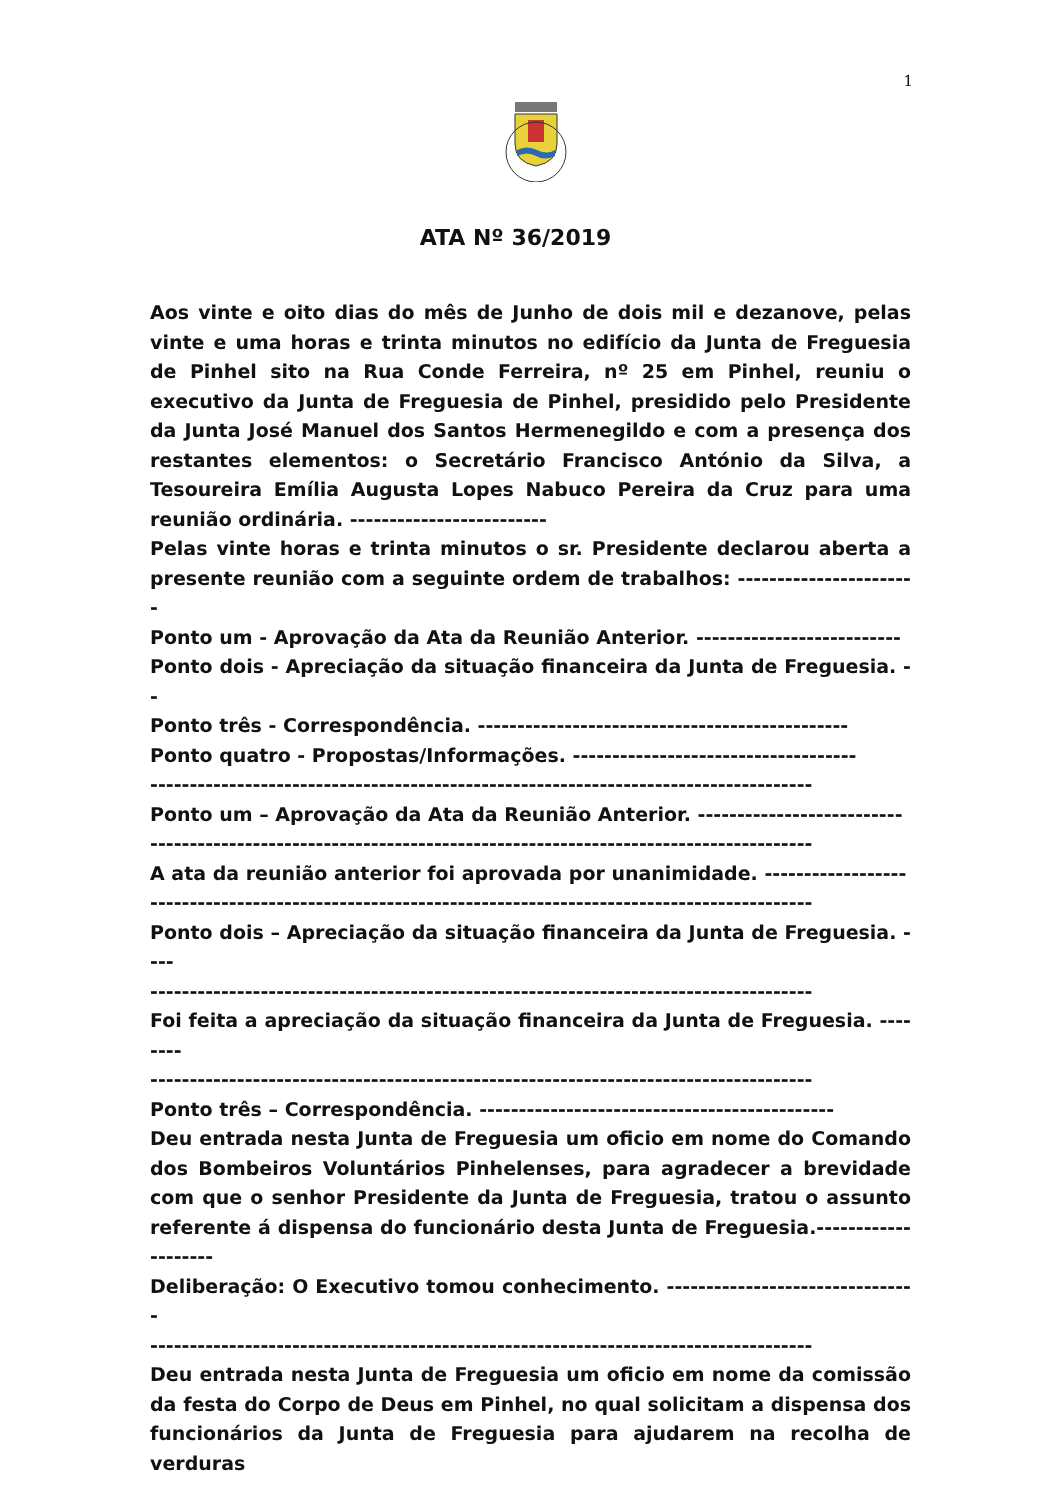1
ATA Nº 36/2019
Aos vinte e oito dias do mês de Junho de dois mil e dezanove, pelas vinte e uma horas e trinta minutos no edifício da Junta de Freguesia de Pinhel sito na Rua Conde Ferreira, nº 25 em Pinhel, reuniu o executivo da Junta de Freguesia de Pinhel, presidido pelo Presidente da Junta José Manuel dos Santos Hermenegildo e com a presença dos restantes elementos: o Secretário Francisco António da Silva, a Tesoureira Emília Augusta Lopes Nabuco Pereira da Cruz para uma reunião ordinária. -------------------------
Pelas vinte horas e trinta minutos o sr. Presidente declarou aberta a presente reunião com a seguinte ordem de trabalhos: -----------------------
Ponto um - Aprovação da Ata da Reunião Anterior. --------------------------
Ponto dois - Apreciação da situação financeira da Junta de Freguesia. --
Ponto três - Correspondência. -----------------------------------------------
Ponto quatro - Propostas/Informações. ------------------------------------
------------------------------------------------------------------------------------
Ponto um – Aprovação da Ata da Reunião Anterior. --------------------------
------------------------------------------------------------------------------------
A ata da reunião anterior foi aprovada por unanimidade. ------------------
------------------------------------------------------------------------------------
Ponto dois – Apreciação da situação financeira da Junta de Freguesia. ----
------------------------------------------------------------------------------------
Foi feita a apreciação da situação financeira da Junta de Freguesia. --------
------------------------------------------------------------------------------------
Ponto três – Correspondência. ---------------------------------------------
Deu entrada nesta Junta de Freguesia um oficio em nome do Comando dos Bombeiros Voluntários Pinhelenses, para agradecer a brevidade com que o senhor Presidente da Junta de Freguesia, tratou o assunto referente á dispensa do funcionário desta Junta de Freguesia.--------------------
Deliberação: O Executivo tomou conhecimento. --------------------------------
------------------------------------------------------------------------------------
Deu entrada nesta Junta de Freguesia um oficio em nome da comissão da festa do Corpo de Deus em Pinhel, no qual solicitam a dispensa dos funcionários da Junta de Freguesia para ajudarem na recolha de verduras